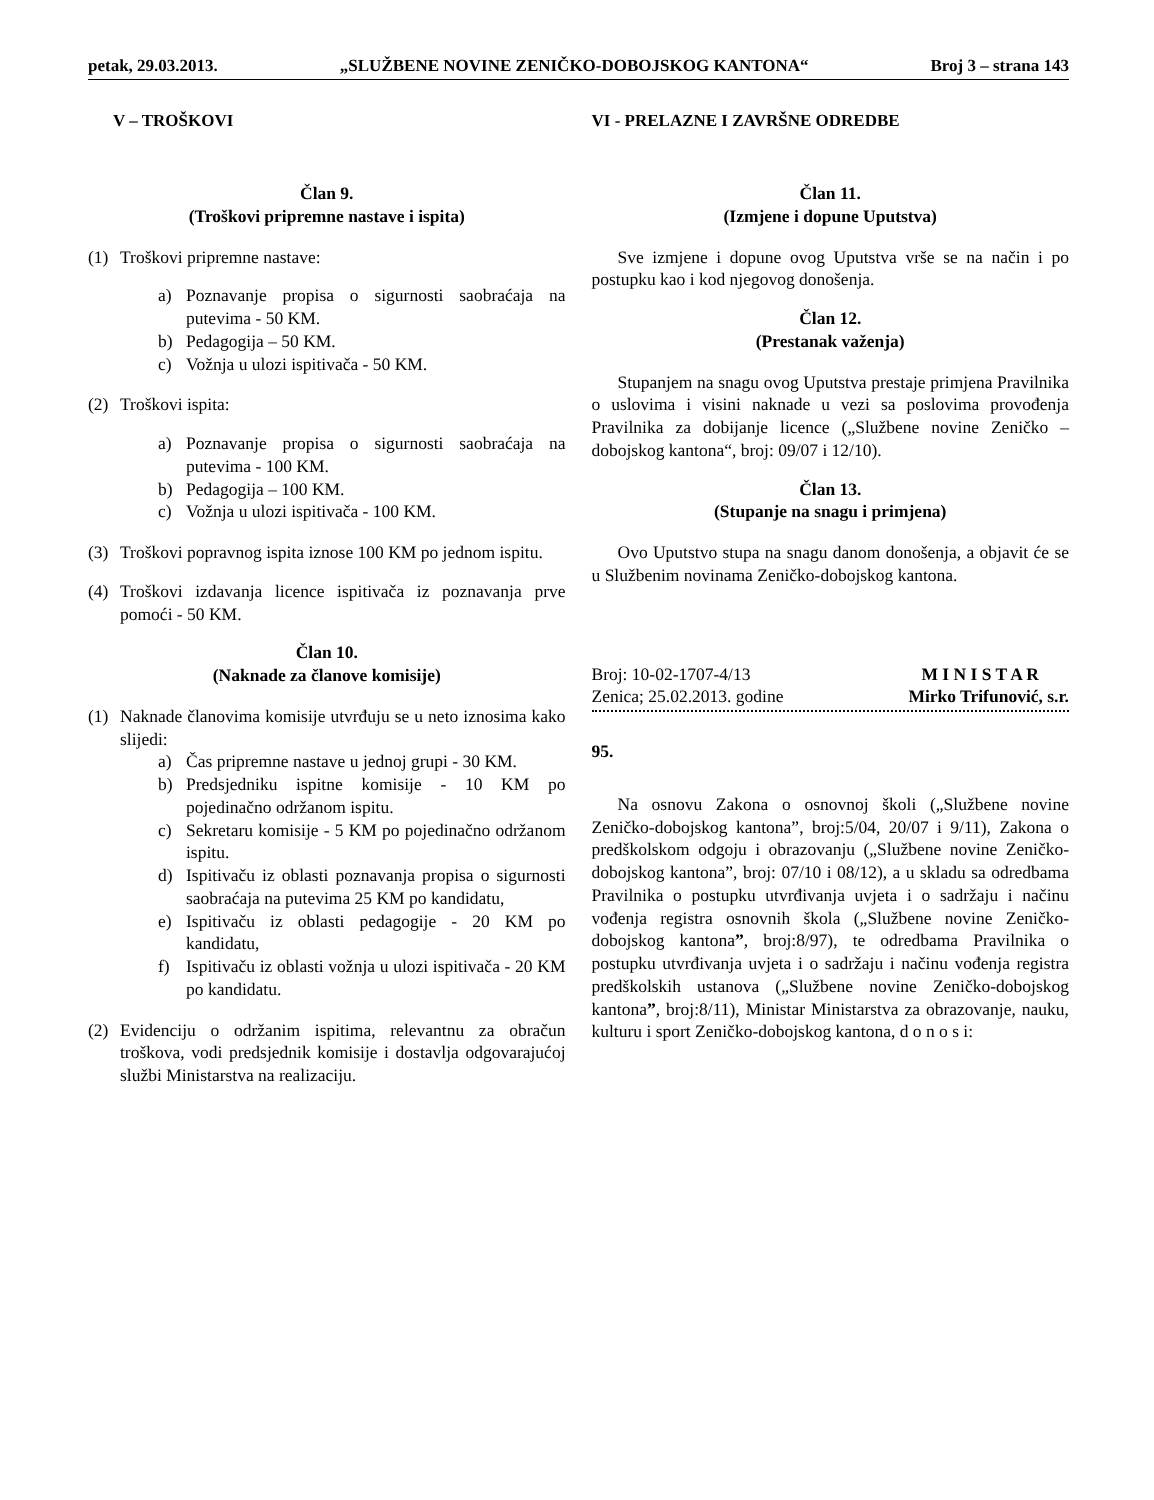petak, 29.03.2013. „SLUŽBENE NOVINE ZENIČKO-DOBOJSKOG KANTONA“Broj 3 – strana 143
V – TROŠKOVI
Član 9.
(Troškovi pripremne nastave i ispita)
(1) Troškovi pripremne nastave:
a) Poznavanje propisa o sigurnosti saobraćaja na putevima - 50 KM.
b) Pedagogija – 50 KM.
c) Vožnja u ulozi ispitivača - 50 KM.
(2) Troškovi ispita:
a) Poznavanje propisa o sigurnosti saobraćaja na putevima - 100 KM.
b) Pedagogija – 100 KM.
c) Vožnja u ulozi ispitivača - 100 KM.
(3) Troškovi popravnog ispita iznose 100 KM po jednom ispitu.
(4) Troškovi izdavanja licence ispitivača iz poznavanja prve pomoći - 50 KM.
Član 10.
(Naknade za članove komisije)
(1) Naknade članovima komisije utvrđuju se u neto iznosima kako slijedi:
a) Čas pripremne nastave u jednoj grupi - 30 KM.
b) Predsjedniku ispitne komisije - 10 KM po pojedinačno održanom ispitu.
c) Sekretaru komisije - 5 KM po pojedinačno održanom ispitu.
d) Ispitivaču iz oblasti poznavanja propisa o sigurnosti saobraćaja na putevima 25 KM po kandidatu,
e) Ispitivaču iz oblasti pedagogije - 20 KM po kandidatu,
f) Ispitivaču iz oblasti vožnja u ulozi ispitivača - 20 KM po kandidatu.
(2) Evidenciju o održanim ispitima, relevantnu za obračun troškova, vodi predsjednik komisije i dostavlja odgovarajućoj službi Ministarstva na realizaciju.
VI - PRELAZNE I ZAVRŠNE ODREDBE
Član 11.
(Izmjene i dopune Uputstva)
Sve izmjene i dopune ovog Uputstva vrše se na način i po postupku kao i kod njegovog donošenja.
Član 12.
(Prestanak važenja)
Stupanjem na snagu ovog Uputstva prestaje primjena Pravilnika o uslovima i visini naknade u vezi sa poslovima provođenja Pravilnika za dobijanje licence („Službene novine Zeničko – dobojskog kantona“, broj: 09/07 i 12/10).
Član 13.
(Stupanje na snagu i primjena)
Ovo Uputstvo stupa na snagu danom donošenja, a objavit će se u Službenim novinama Zeničko-dobojskog kantona.
Broj: 10-02-1707-4/13 M I N I S T A R
Zenica; 25.02.2013. godine Mirko Trifunović, s.r.
95.
Na osnovu Zakona o osnovnoj školi („Službene novine Zeničko-dobojskog kantona”, broj:5/04, 20/07 i 9/11), Zakona o predškolskom odgoju i obrazovanju („Službene novine Zeničko-dobojskog kantona”, broj: 07/10 i 08/12), a u skladu sa odredbama Pravilnika o postupku utvrđivanja uvjeta i o sadržaju i načinu vođenja registra osnovnih škola („Službene novine Zeničko-dobojskog kantona”, broj:8/97), te odredbama Pravilnika o postupku utvrđivanja uvjeta i o sadržaju i načinu vođenja registra predškolskih ustanova („Službene novine Zeničko-dobojskog kantona”, broj:8/11), Ministar Ministarstva za obrazovanje, nauku, kulturu i sport Zeničko-dobojskog kantona, d o n o s i: